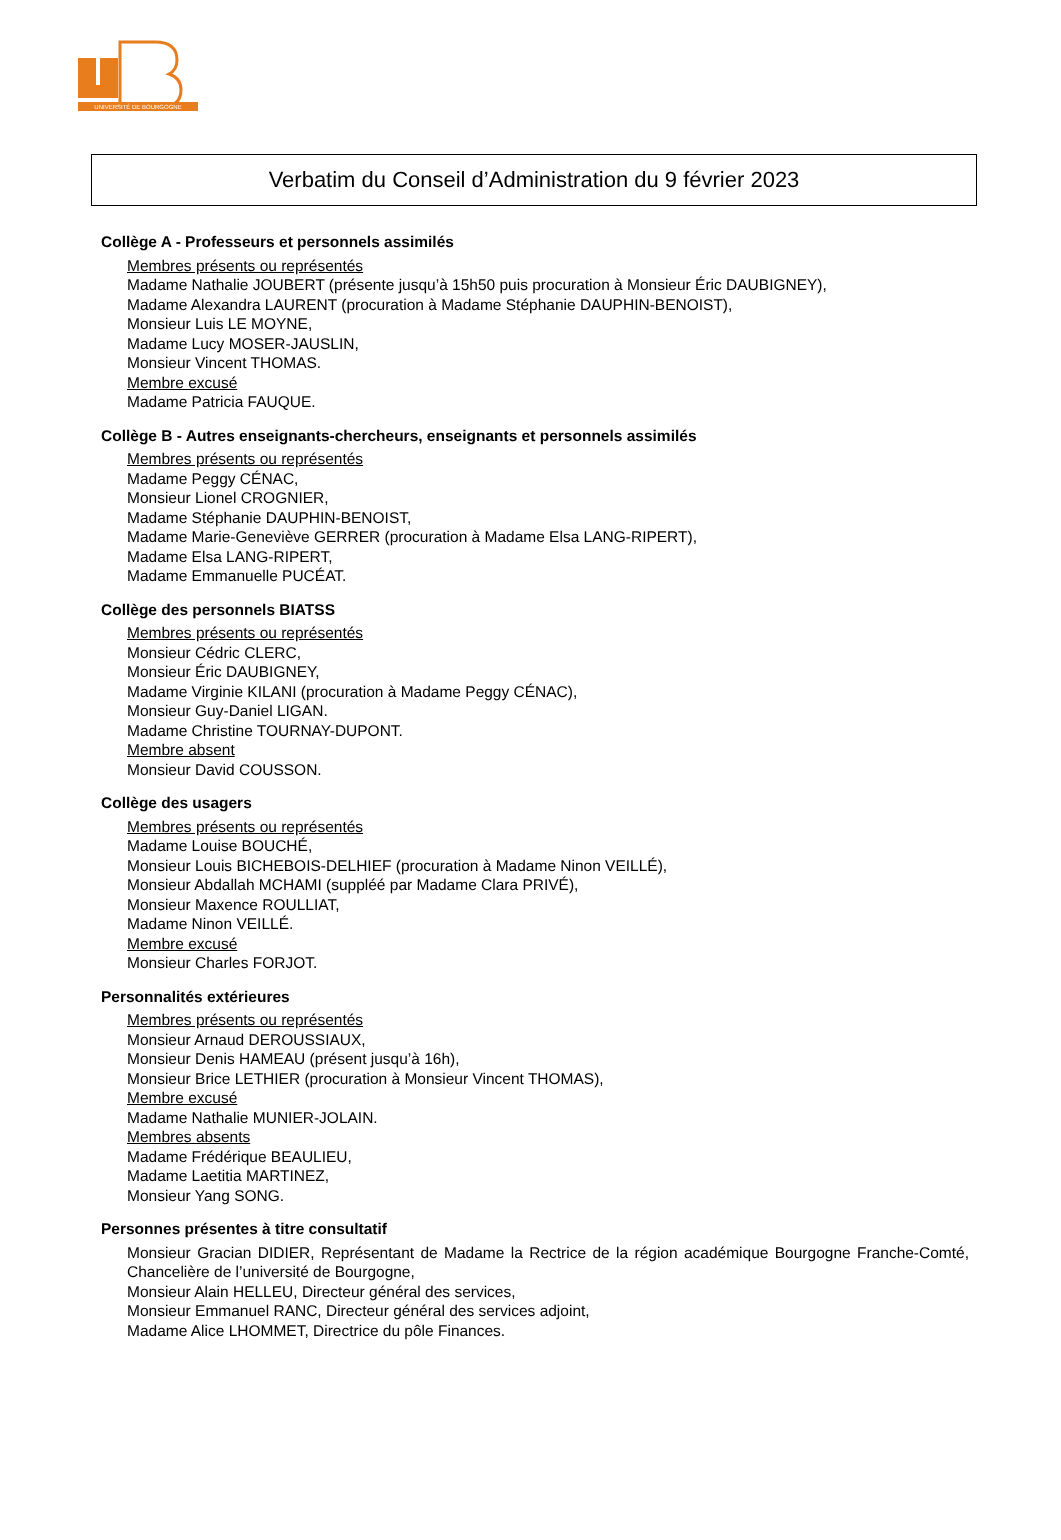UNIVERSITÉ DE BOURGOGNE
Verbatim du Conseil d’Administration du 9 février 2023
Collège A - Professeurs et personnels assimilés
Membres présents ou représentés
Madame Nathalie JOUBERT (présente jusqu’à 15h50 puis procuration à Monsieur Éric DAUBIGNEY),
Madame Alexandra LAURENT (procuration à Madame Stéphanie DAUPHIN-BENOIST),
Monsieur Luis LE MOYNE,
Madame Lucy MOSER-JAUSLIN,
Monsieur Vincent THOMAS.
Membre excusé
Madame Patricia FAUQUE.
Collège B - Autres enseignants-chercheurs, enseignants et personnels assimilés
Membres présents ou représentés
Madame Peggy CÉNAC,
Monsieur Lionel CROGNIER,
Madame Stéphanie DAUPHIN-BENOIST,
Madame Marie-Geneviève GERRER (procuration à Madame Elsa LANG-RIPERT),
Madame Elsa LANG-RIPERT,
Madame Emmanuelle PUCÉAT.
Collège des personnels BIATSS
Membres présents ou représentés
Monsieur Cédric CLERC,
Monsieur Éric DAUBIGNEY,
Madame Virginie KILANI (procuration à Madame Peggy CÉNAC),
Monsieur Guy-Daniel LIGAN.
Madame Christine TOURNAY-DUPONT.
Membre absent
Monsieur David COUSSON.
Collège des usagers
Membres présents ou représentés
Madame Louise BOUCHÉ,
Monsieur Louis BICHEBOIS-DELHIEF (procuration à Madame Ninon VEILLÉ),
Monsieur Abdallah MCHAMI (suppléé par Madame Clara PRIVÉ),
Monsieur Maxence ROULLIAT,
Madame Ninon VEILLÉ.
Membre excusé
Monsieur Charles FORJOT.
Personnalités extérieures
Membres présents ou représentés
Monsieur Arnaud DEROUSSIAUX,
Monsieur Denis HAMEAU (présent jusqu’à 16h),
Monsieur Brice LETHIER (procuration à Monsieur Vincent THOMAS),
Membre excusé
Madame Nathalie MUNIER-JOLAIN.
Membres absents
Madame Frédérique BEAULIEU,
Madame Laetitia MARTINEZ,
Monsieur Yang SONG.
Personnes présentes à titre consultatif
Monsieur Gracian DIDIER, Représentant de Madame la Rectrice de la région académique Bourgogne Franche-Comté, Chancelière de l’université de Bourgogne,
Monsieur Alain HELLEU, Directeur général des services,
Monsieur Emmanuel RANC, Directeur général des services adjoint,
Madame Alice LHOMMET, Directrice du pôle Finances.